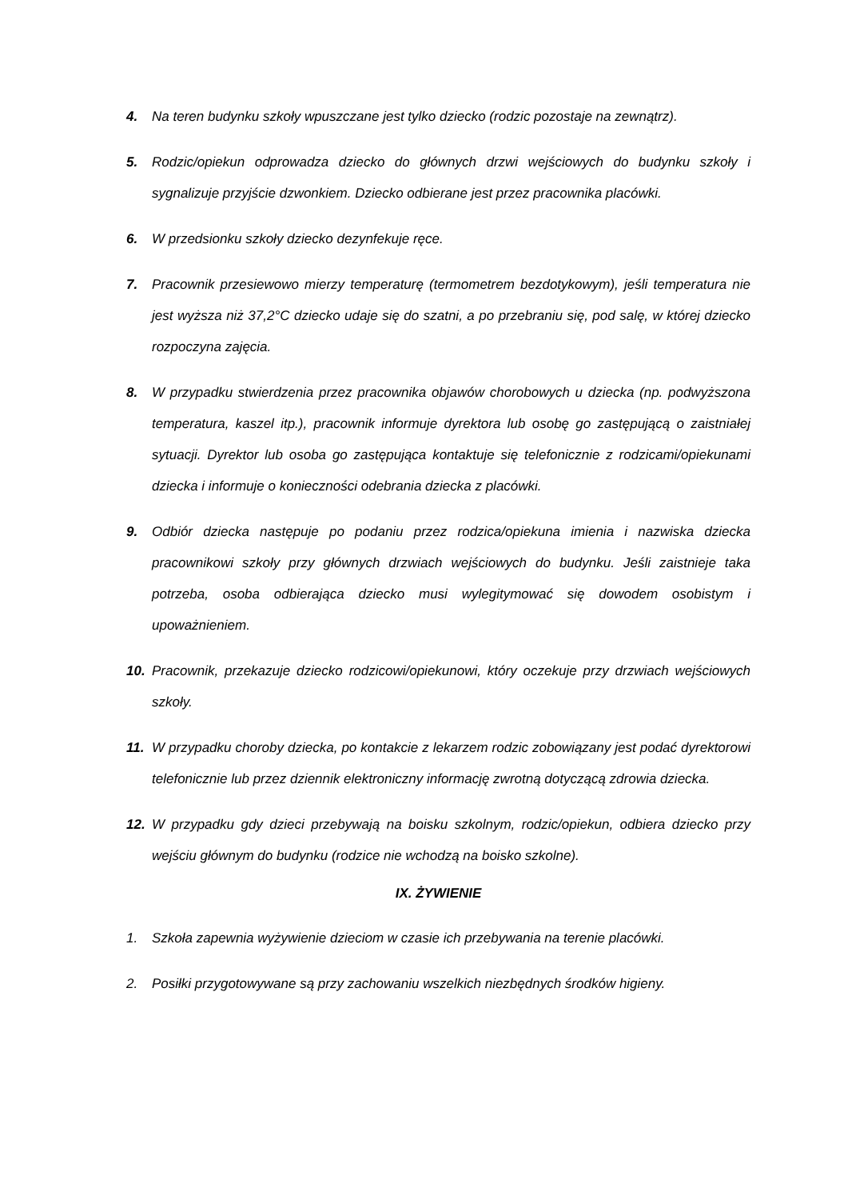4. Na teren budynku szkoły wpuszczane jest tylko dziecko (rodzic pozostaje na zewnątrz).
5. Rodzic/opiekun odprowadza dziecko do głównych drzwi wejściowych do budynku szkoły i sygnalizuje przyjście dzwonkiem. Dziecko odbierane jest przez pracownika placówki.
6. W przedsionku szkoły dziecko dezynfekuje ręce.
7. Pracownik przesiewowo mierzy temperaturę (termometrem bezdotykowym), jeśli temperatura nie jest wyższa niż 37,2°C dziecko udaje się do szatni, a po przebraniu się, pod salę, w której dziecko rozpoczyna zajęcia.
8. W przypadku stwierdzenia przez pracownika objawów chorobowych u dziecka (np. podwyższona temperatura, kaszel itp.), pracownik informuje dyrektora lub osobę go zastępującą o zaistniałej sytuacji. Dyrektor lub osoba go zastępująca kontaktuje się telefonicznie z rodzicami/opiekunami dziecka i informuje o konieczności odebrania dziecka z placówki.
9. Odbiór dziecka następuje po podaniu przez rodzica/opiekuna imienia i nazwiska dziecka pracownikowi szkoły przy głównych drzwiach wejściowych do budynku. Jeśli zaistnieje taka potrzeba, osoba odbierająca dziecko musi wylegitymować się dowodem osobistym i upoważnieniem.
10. Pracownik, przekazuje dziecko rodzicowi/opiekunowi, który oczekuje przy drzwiach wejściowych szkoły.
11. W przypadku choroby dziecka, po kontakcie z lekarzem rodzic zobowiązany jest podać dyrektorowi telefonicznie lub przez dziennik elektroniczny informację zwrotną dotyczącą zdrowia dziecka.
12. W przypadku gdy dzieci przebywają na boisku szkolnym, rodzic/opiekun, odbiera dziecko przy wejściu głównym do budynku (rodzice nie wchodzą na boisko szkolne).
IX. ŻYWIENIE
1. Szkoła zapewnia wyżywienie dzieciom w czasie ich przebywania na terenie placówki.
2. Posiłki przygotowywane są przy zachowaniu wszelkich niezbędnych środków higieny.